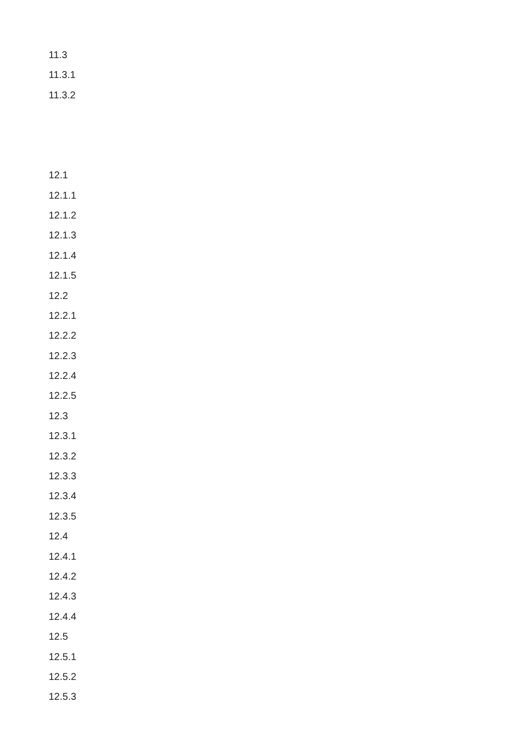11.3
11.3.1
11.3.2
12.1
12.1.1
12.1.2
12.1.3
12.1.4
12.1.5
12.2
12.2.1
12.2.2
12.2.3
12.2.4
12.2.5
12.3
12.3.1
12.3.2
12.3.3
12.3.4
12.3.5
12.4
12.4.1
12.4.2
12.4.3
12.4.4
12.5
12.5.1
12.5.2
12.5.3